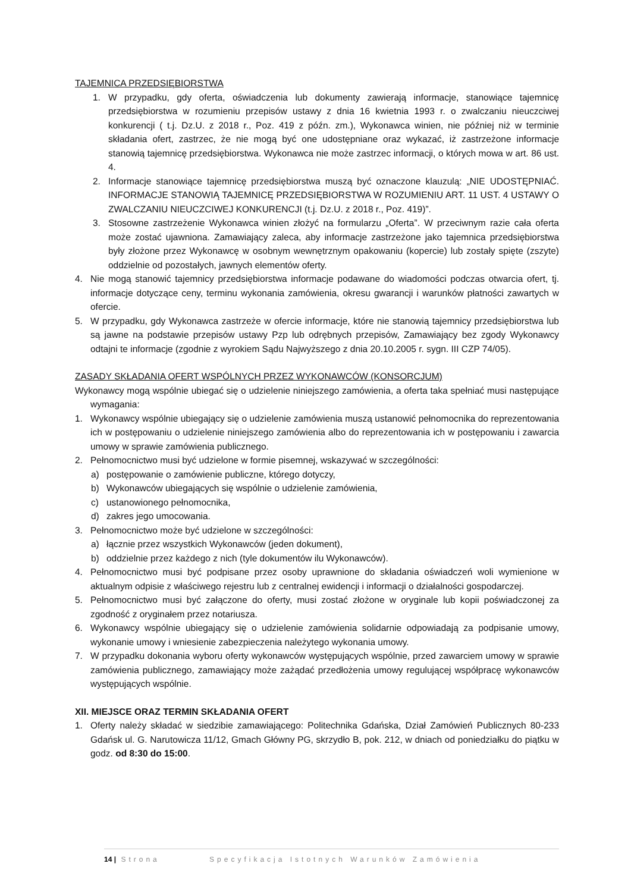TAJEMNICA PRZEDSIĘBIORSTWA
1. W przypadku, gdy oferta, oświadczenia lub dokumenty zawierają informacje, stanowiące tajemnicę przedsiębiorstwa w rozumieniu przepisów ustawy z dnia 16 kwietnia 1993 r. o zwalczaniu nieuczciwej konkurencji ( t.j. Dz.U. z 2018 r., Poz. 419 z późn. zm.), Wykonawca winien, nie później niż w terminie składania ofert, zastrzec, że nie mogą być one udostępniane oraz wykazać, iż zastrzeżone informacje stanowią tajemnicę przedsiębiorstwa. Wykonawca nie może zastrzec informacji, o których mowa w art. 86 ust. 4.
2. Informacje stanowiące tajemnicę przedsiębiorstwa muszą być oznaczone klauzulą: „NIE UDOSTĘPNIAĆ. INFORMACJE STANOWIĄ TAJEMNICĘ PRZEDSIĘBIORSTWA W ROZUMIENIU ART. 11 UST. 4 USTAWY O ZWALCZANIU NIEUCZCIWEJ KONKURENCJI (t.j. Dz.U. z 2018 r., Poz. 419)”.
3. Stosowne zastrzeżenie Wykonawca winien złożyć na formularzu „Oferta”. W przeciwnym razie cała oferta może zostać ujawniona. Zamawiający zaleca, aby informacje zastrzeżone jako tajemnica przedsiębiorstwa były złożone przez Wykonawcę w osobnym wewnętrznym opakowaniu (kopercie) lub zostały spięte (zszyte) oddzielnie od pozostałych, jawnych elementów oferty.
4. Nie mogą stanowić tajemnicy przedsiębiorstwa informacje podawane do wiadomości podczas otwarcia ofert, tj. informacje dotyczące ceny, terminu wykonania zamówienia, okresu gwarancji i warunków płatności zawartych w ofercie.
5. W przypadku, gdy Wykonawca zastrzeże w ofercie informacje, które nie stanowią tajemnicy przedsiębiorstwa lub są jawne na podstawie przepisów ustawy Pzp lub odrębnych przepisów, Zamawiający bez zgody Wykonawcy odtajni te informacje (zgodnie z wyrokiem Sądu Najwyższego z dnia 20.10.2005 r. sygn. III CZP 74/05).
ZASADY SKŁADANIA OFERT WSPÓLNYCH PRZEZ WYKONAWCÓW (KONSORCJUM)
Wykonawcy mogą wspólnie ubiegać się o udzielenie niniejszego zamówienia, a oferta taka spełniać musi następujące wymagania:
1. Wykonawcy wspólnie ubiegający się o udzielenie zamówienia muszą ustanowić pełnomocnika do reprezentowania ich w postępowaniu o udzielenie niniejszego zamówienia albo do reprezentowania ich w postępowaniu i zawarcia umowy w sprawie zamówienia publicznego.
2. Pełnomocnictwo musi być udzielone w formie pisemnej, wskazywać w szczególności:
a) postępowanie o zamówienie publiczne, którego dotyczy,
b) Wykonawców ubiegających się wspólnie o udzielenie zamówienia,
c) ustanowionego pełnomocnika,
d) zakres jego umocowania.
3. Pełnomocnictwo może być udzielone w szczególności:
a) łącznie przez wszystkich Wykonawców (jeden dokument),
b) oddzielnie przez każdego z nich (tyle dokumentów ilu Wykonawców).
4. Pełnomocnictwo musi być podpisane przez osoby uprawnione do składania oświadczeń woli wymienione w aktualnym odpisie z właściwego rejestru lub z centralnej ewidencji i informacji o działalności gospodarczej.
5. Pełnomocnictwo musi być załączone do oferty, musi zostać złożone w oryginale lub kopii poświadczonej za zgodność z oryginałem przez notariusza.
6. Wykonawcy wspólnie ubiegający się o udzielenie zamówienia solidarnie odpowiadają za podpisanie umowy, wykonanie umowy i wniesienie zabezpieczenia należytego wykonania umowy.
7. W przypadku dokonania wyboru oferty wykonawców występujących wspólnie, przed zawarciem umowy w sprawie zamówienia publicznego, zamawiający może zażądać przedłożenia umowy regulującej współpracę wykonawców występujących wspólnie.
XII. MIEJSCE ORAZ TERMIN SKŁADANIA OFERT
1. Oferty należy składać w siedzibie zamawiającego: Politechnika Gdańska, Dział Zamówień Publicznych 80-233 Gdańsk ul. G. Narutowicza 11/12, Gmach Główny PG, skrzydło B, pok. 212, w dniach od poniedziałku do piątku w godz. od 8:30 do 15:00.
14 | Strona Specyfikacja Istotnych Warunków Zamówienia